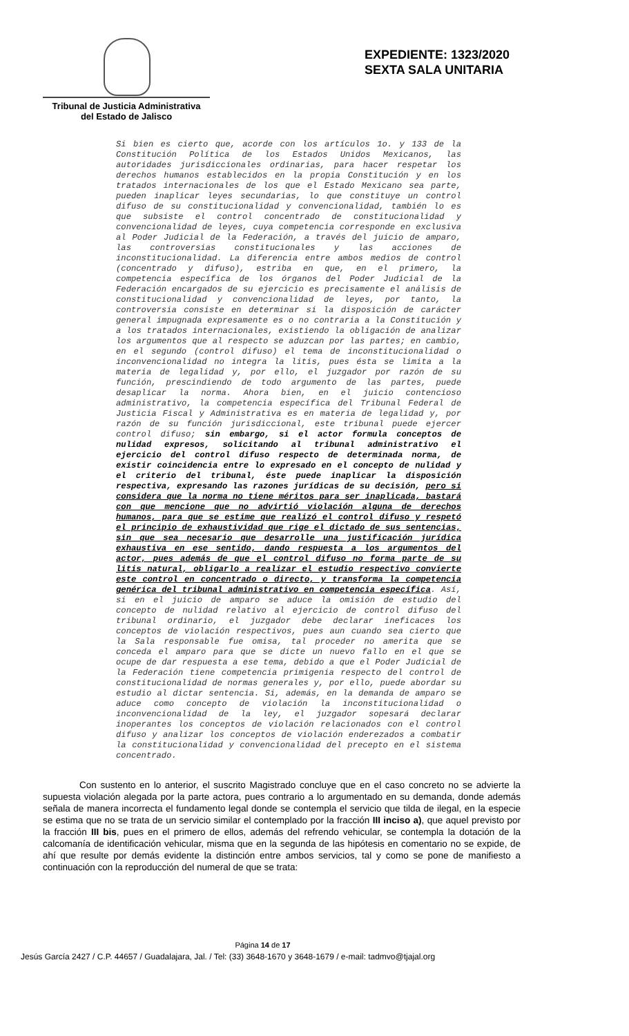Tribunal de Justicia Administrativa
del Estado de Jalisco
EXPEDIENTE: 1323/2020
SEXTA SALA UNITARIA
Si bien es cierto que, acorde con los artículos 1o. y 133 de la Constitución Política de los Estados Unidos Mexicanos, las autoridades jurisdiccionales ordinarias, para hacer respetar los derechos humanos establecidos en la propia Constitución y en los tratados internacionales de los que el Estado Mexicano sea parte, pueden inaplicar leyes secundarias, lo que constituye un control difuso de su constitucionalidad y convencionalidad, también lo es que subsiste el control concentrado de constitucionalidad y convencionalidad de leyes, cuya competencia corresponde en exclusiva al Poder Judicial de la Federación, a través del juicio de amparo, las controversias constitucionales y las acciones de inconstitucionalidad. La diferencia entre ambos medios de control (concentrado y difuso), estriba en que, en el primero, la competencia específica de los órganos del Poder Judicial de la Federación encargados de su ejercicio es precisamente el análisis de constitucionalidad y convencionalidad de leyes, por tanto, la controversia consiste en determinar si la disposición de carácter general impugnada expresamente es o no contraria a la Constitución y a los tratados internacionales, existiendo la obligación de analizar los argumentos que al respecto se aduzcan por las partes; en cambio, en el segundo (control difuso) el tema de inconstitucionalidad o inconvencionalidad no integra la litis, pues ésta se limita a la materia de legalidad y, por ello, el juzgador por razón de su función, prescindiendo de todo argumento de las partes, puede desaplicar la norma. Ahora bien, en el juicio contencioso administrativo, la competencia específica del Tribunal Federal de Justicia Fiscal y Administrativa es en materia de legalidad y, por razón de su función jurisdiccional, este tribunal puede ejercer control difuso; sin embargo, si el actor formula conceptos de nulidad expresos, solicitando al tribunal administrativo el ejercicio del control difuso respecto de determinada norma, de existir coincidencia entre lo expresado en el concepto de nulidad y el criterio del tribunal, éste puede inaplicar la disposición respectiva, expresando las razones jurídicas de su decisión, pero si considera que la norma no tiene méritos para ser inaplicada, bastará con que mencione que no advirtió violación alguna de derechos humanos, para que se estime que realizó el control difuso y respetó el principio de exhaustividad que rige el dictado de sus sentencias, sin que sea necesario que desarrolle una justificación jurídica exhaustiva en ese sentido, dando respuesta a los argumentos del actor, pues además de que el control difuso no forma parte de su litis natural, obligarlo a realizar el estudio respectivo convierte este control en concentrado o directo, y transforma la competencia genérica del tribunal administrativo en competencia específica. Así, si en el juicio de amparo se aduce la omisión de estudio del concepto de nulidad relativo al ejercicio de control difuso del tribunal ordinario, el juzgador debe declarar ineficaces los conceptos de violación respectivos, pues aun cuando sea cierto que la Sala responsable fue omisa, tal proceder no amerita que se conceda el amparo para que se dicte un nuevo fallo en el que se ocupe de dar respuesta a ese tema, debido a que el Poder Judicial de la Federación tiene competencia primigenia respecto del control de constitucionalidad de normas generales y, por ello, puede abordar su estudio al dictar sentencia. Si, además, en la demanda de amparo se aduce como concepto de violación la inconstitucionalidad o inconvencionalidad de la ley, el juzgador sopesará declarar inoperantes los conceptos de violación relacionados con el control difuso y analizar los conceptos de violación enderezados a combatir la constitucionalidad y convencionalidad del precepto en el sistema concentrado.
Con sustento en lo anterior, el suscrito Magistrado concluye que en el caso concreto no se advierte la supuesta violación alegada por la parte actora, pues contrario a lo argumentado en su demanda, donde además señala de manera incorrecta el fundamento legal donde se contempla el servicio que tilda de ilegal, en la especie se estima que no se trata de un servicio similar el contemplado por la fracción III inciso a), que aquel previsto por la fracción III bis, pues en el primero de ellos, además del refrendo vehicular, se contempla la dotación de la calcomanía de identificación vehicular, misma que en la segunda de las hipótesis en comentario no se expide, de ahí que resulte por demás evidente la distinción entre ambos servicios, tal y como se pone de manifiesto a continuación con la reproducción del numeral de que se trata:
Página 14 de 17
Jesús García 2427 / C.P. 44657 / Guadalajara, Jal. / Tel: (33) 3648-1670 y 3648-1679 / e-mail: tadmvo@tjajal.org